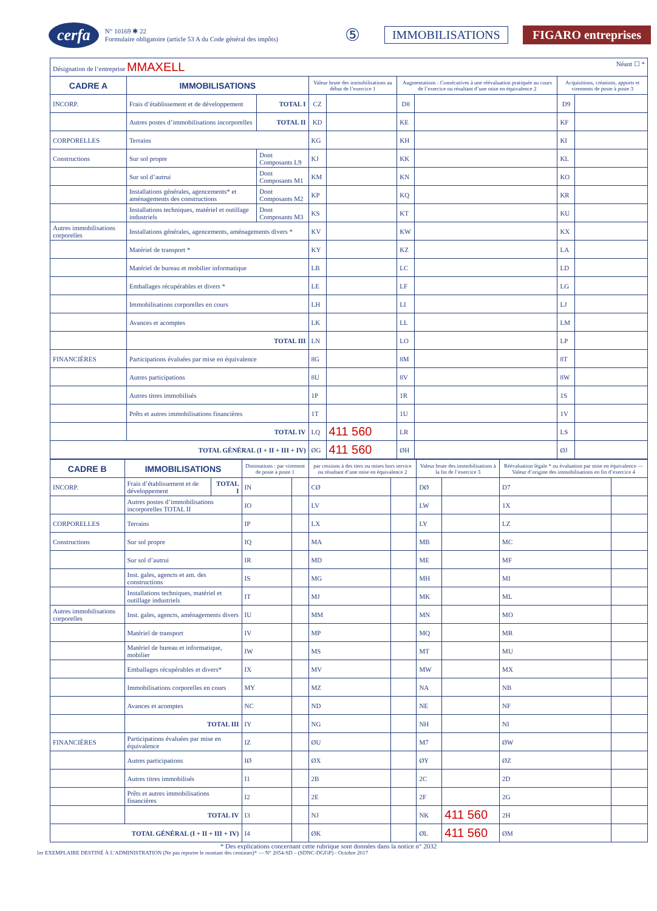cerfa N° 10169 ✱ 22
Formulaire obligatoire (article 53 A du Code général des impôts) ⑤ IMMOBILISATIONS FIGARO entreprises
| Désignation de l’entreprise MMAXELL Néant ☐ * | | | | | | | | |
| CADRE A | IMMOBILISATIONS | | Valeur brute des immobilisations au début de l’exercice 1 | | Augmentations : Consécutives à une réévaluation pratiquée au cours de l’exercice ou résultant d’une mise en équivalence 2 | | Acquisitions, créations, apports et virements de poste à poste 3 | |
| INCORP. | Frais d’établissement et de développement | TOTAL I | CZ | | D8 | | D9 | |
| | Autres postes d’immobilisations incorporelles | TOTAL II | KD | | KE | | KF | |
| CORPORELLES | Terrains | | KG | | KH | | KI | |
| Constructions | Sur sol propre | Dont Composants L9 | KJ | | KK | | KL | |
| | Sur sol d’autrui | Dont Composants M1 | KM | | KN | | KO | |
| | Installations générales, agencements* et aménagements des constructions | Dont Composants M2 | KP | | KQ | | KR | |
| | Installations techniques, matériel et outillage industriels | Dont Composants M3 | KS | | KT | | KU | |
| Autres immobilisations corporelles | Installations générales, agencements, aménagements divers * | | KV | | KW | | KX | |
| | Matériel de transport * | | KY | | KZ | | LA | |
| | Matériel de bureau et mobilier informatique | | LB | | LC | | LD | |
| | Emballages récupérables et divers * | | LE | | LF | | LG | |
| | Immobilisations corporelles en cours | | LH | | LI | | LJ | |
| | Avances et acomptes | | LK | | LL | | LM | |
| | TOTAL III | | LN | | LO | | LP | |
| FINANCIÈRES | Participations évaluées par mise en équivalence | | 8G | | 8M | | 8T | |
| | Autres participations | | 8U | | 8V | | 8W | |
| | Autres titres immobilisés | | 1P | | 1R | | 1S | |
| | Prêts et autres immobilisations financières | | 1T | | 1U | | 1V | |
| | TOTAL IV | | LQ | 411 560 | LR | | LS | |
| TOTAL GÉNÉRAL (I + II + III + IV) | | | ØG | 411 560 | ØH | | ØJ | |
| CADRE B | IMMOBILISATIONS | | Diminutions : par virement de poste à poste 1 | | par cessions à des tiers ou mises hors service ou résultant d’une mise en équivalence 2 | | Valeur brute des immobilisations à la fin de l’exercice 3 | | Réévaluation légale * ou évaluation par mise en équivalence — Valeur d’origine des immobilisations en fin d’exercice 4 | |
| --- | --- | --- | --- | --- | --- | --- | --- | --- | --- | --- |
| INCORP. | Frais d’établissement et de développement | TOTAL I | IN | | CØ | | DØ | | D7 | |
| | Autres postes d’immobilisations incorporelles TOTAL II | | IO | | LV | | LW | | 1X | |
| CORPORELLES | Terrains | | IP | | LX | | LY | | LZ | |
| Constructions | Sur sol propre | | IQ | | MA | | MB | | MC | |
| | Sur sol d’autrui | | IR | | MD | | ME | | MF | |
| | Inst. gales, agencts et am. des constructions | | IS | | MG | | MH | | MI | |
| | Installations techniques, matériel et outillage industriels | | IT | | MJ | | MK | | ML | |
| Autres immobilisations corporelles | Inst. gales, agencts, aménagements divers | | IU | | MM | | MN | | MO | |
| | Matériel de transport | | IV | | MP | | MQ | | MR | |
| | Matériel de bureau et informatique, mobilier | | IW | | MS | | MT | | MU | |
| | Emballages récupérables et divers* | | IX | | MV | | MW | | MX | |
| | Immobilisations corporelles en cours | | MY | | MZ | | NA | | NB | |
| | Avances et acomptes | | NC | | ND | | NE | | NF | |
| | TOTAL III | | IY | | NG | | NH | | NI | |
| FINANCIÈRES | Participations évaluées par mise en équivalence | | IZ | | ØU | | M7 | | ØW | |
| | Autres participations | | IØ | | ØX | | ØY | | ØZ | |
| | Autres titres immobilisés | | I1 | | 2B | | 2C | | 2D | |
| | Prêts et autres immobilisations financières | | I2 | | 2E | | 2F | | 2G | |
| | TOTAL IV | | I3 | | NJ | | NK | 411 560 | 2H | |
| TOTAL GÉNÉRAL (I + II + III + IV) | | | I4 | | ØK | | ØL | 411 560 | ØM | |
* Des explications concernant cette rubrique sont données dans la notice n° 2032
1er EXEMPLAIRE DESTINÉ À L’ADMINISTRATION (Ne pas reporter le montant des centimes)* — N° 2054-SD – (SDNC-DGFiP) - Octobre 2017